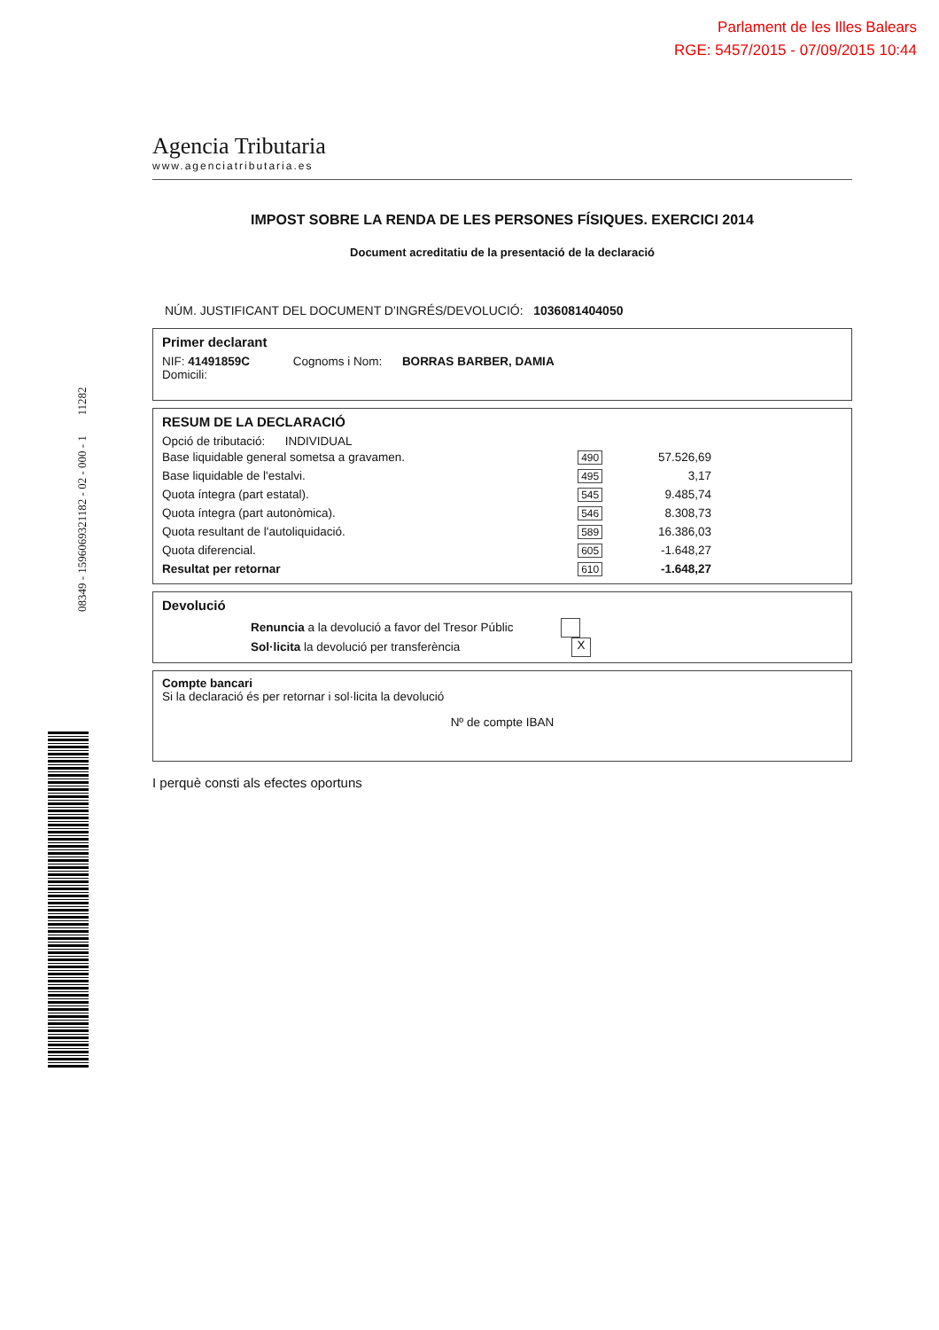Parlament de les Illes Balears
RGE: 5457/2015 - 07/09/2015 10:44
08349 - 1596069321182 - 02 - 000 - 1 11282
Agencia Tributaria
www.agenciatributaria.es
IMPOST SOBRE LA RENDA DE LES PERSONES FÍSIQUES. EXERCICI 2014
Document acreditatiu de la presentació de la declaració
NÚM. JUSTIFICANT DEL DOCUMENT D'INGRÉS/DEVOLUCIÓ: 1036081404050
Primer declarant
NIF: 41491859C Cognoms i Nom: BORRAS BARBER, DAMIA
Domicili:
RESUM DE LA DECLARACIÓ
Opció de tributació: INDIVIDUAL
| Base liquidable general sometsa a gravamen. | 490 | 57.526,69 |
| Base liquidable de l'estalvi. | 495 | 3,17 |
| Quota íntegra (part estatal). | 545 | 9.485,74 |
| Quota íntegra (part autonòmica). | 546 | 8.308,73 |
| Quota resultant de l'autoliquidació. | 589 | 16.386,03 |
| Quota diferencial. | 605 | -1.648,27 |
| Resultat per retornar | 610 | -1.648,27 |
Devolució
Renuncia a la devolució a favor del Tresor Públic
Sol·licita la devolució per transferència X
Compte bancari
Si la declaració és per retornar i sol·licita la devolució
Nº de compte IBAN
I perquè consti als efectes oportuns